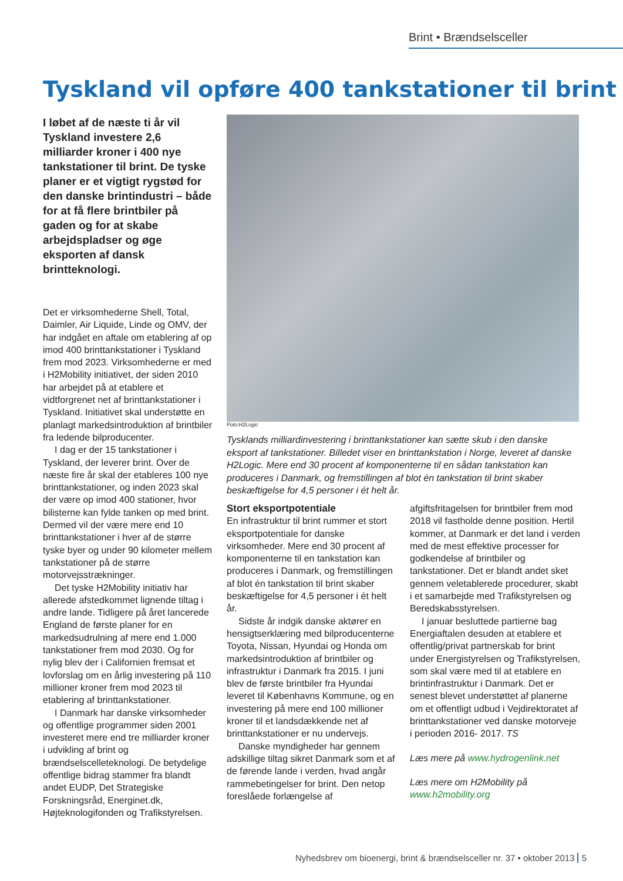Brint • Brændselsceller
Tyskland vil opføre 400 tankstationer til brint
I løbet af de næste ti år vil Tyskland investere 2,6 milliarder kroner i 400 nye tankstationer til brint. De tyske planer er et vigtigt rygstød for den danske brintindustri – både for at få flere brintbiler på gaden og for at skabe arbejdspladser og øge eksporten af dansk brintteknologi.
Det er virksomhederne Shell, Total, Daimler, Air Liquide, Linde og OMV, der har indgået en aftale om etablering af op imod 400 brinttankstationer i Tyskland frem mod 2023. Virksomhederne er med i H2Mobility initiativet, der siden 2010 har arbejdet på at etablere et vidtforgrenet net af brinttankstationer i Tyskland. Initiativet skal understøtte en planlagt markedsintroduktion af brintbiler fra ledende bilproducenter.
I dag er der 15 tankstationer i Tyskland, der leverer brint. Over de næste fire år skal der etableres 100 nye brinttankstationer, og inden 2023 skal der være op imod 400 stationer, hvor bilisterne kan fylde tanken op med brint. Dermed vil der være mere end 10 brinttankstationer i hver af de større tyske byer og under 90 kilometer mellem tankstationer på de større motorvejsstrækninger.
Det tyske H2Mobility initiativ har allerede afstedkommet lignende tiltag i andre lande. Tidligere på året lancerede England de første planer for en markedsudrulning af mere end 1.000 tankstationer frem mod 2030. Og for nylig blev der i Californien fremsat et lovforslag om en årlig investering på 110 millioner kroner frem mod 2023 til etablering af brinttankstationer.
I Danmark har danske virksomheder og offentlige programmer siden 2001 investeret mere end tre milliarder kroner i udvikling af brint og brændselscelleteknologi. De betydelige offentlige bidrag stammer fra blandt andet EUDP, Det Strategiske Forskningsråd, Energinet.dk, Højteknologifonden og Trafikstyrelsen.
Foto:H2Logic
Tysklands milliardinvestering i brinttankstationer kan sætte skub i den danske eksport af tankstationer. Billedet viser en brinttankstation i Norge, leveret af danske H2Logic. Mere end 30 procent af komponenterne til en sådan tankstation kan produceres i Danmark, og fremstillingen af blot én tankstation til brint skaber beskæftigelse for 4,5 personer i ét helt år.
Stort eksportpotentiale
En infrastruktur til brint rummer et stort eksportpotentiale for danske virksomheder. Mere end 30 procent af komponenterne til en tankstation kan produceres i Danmark, og fremstillingen af blot én tankstation til brint skaber beskæftigelse for 4,5 personer i ét helt år.
Sidste år indgik danske aktører en hensigtserklæring med bilproducenterne Toyota, Nissan, Hyundai og Honda om markedsintroduktion af brintbiler og infrastruktur i Danmark fra 2015. I juni blev de første brintbiler fra Hyundai leveret til Københavns Kommune, og en investering på mere end 100 millioner kroner til et landsdækkende net af brinttankstationer er nu undervejs.
Danske myndigheder har gennem adskillige tiltag sikret Danmark som et af de førende lande i verden, hvad angår rammebetingelser for brint. Den netop foreslåede forlængelse af
afgiftsfritagelsen for brintbiler frem mod 2018 vil fastholde denne position. Hertil kommer, at Danmark er det land i verden med de mest effektive processer for godkendelse af brintbiler og tankstationer. Det er blandt andet sket gennem veletablerede procedurer, skabt i et samarbejde med Trafikstyrelsen og Beredskabsstyrelsen.
I januar besluttede partierne bag Energiaftalen desuden at etablere et offentlig/privat partnerskab for brint under Energistyrelsen og Trafikstyrelsen, som skal være med til at etablere en brintinfrastruktur i Danmark. Det er senest blevet understøttet af planerne om et offentligt udbud i Vejdirektoratet af brinttankstationer ved danske motorveje i perioden 2016- 2017. TS
Læs mere på www.hydrogenlink.net
Læs mere om H2Mobility på www.h2mobility.org
Nyhedsbrev om bioenergi, brint & brændselsceller nr. 37 • oktober 2013 5